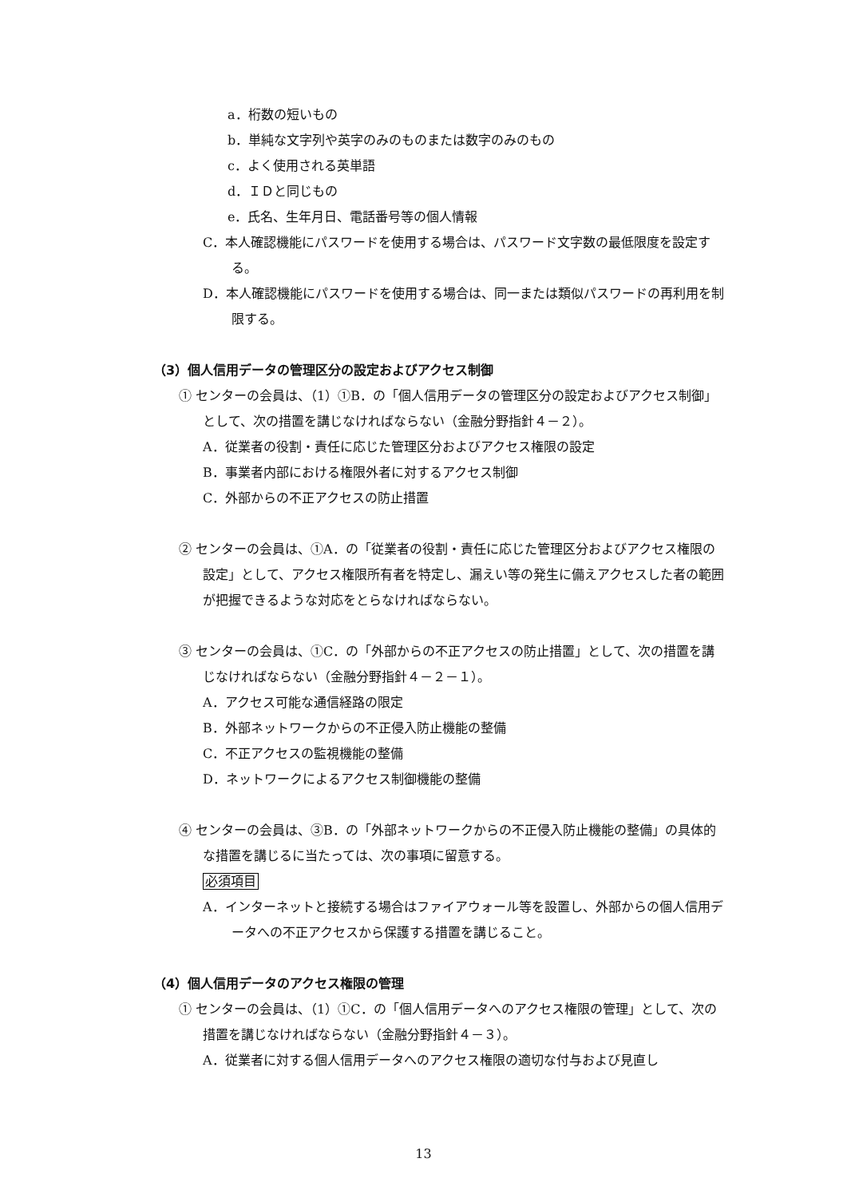a．桁数の短いもの
b．単純な文字列や英字のみのものまたは数字のみのもの
c．よく使用される英単語
d．ＩＤと同じもの
e．氏名、生年月日、電話番号等の個人情報
C．本人確認機能にパスワードを使用する場合は、パスワード文字数の最低限度を設定する。
D．本人確認機能にパスワードを使用する場合は、同一または類似パスワードの再利用を制限する。
（3）個人信用データの管理区分の設定およびアクセス制御
① センターの会員は、（1）①B．の「個人信用データの管理区分の設定およびアクセス制御」として、次の措置を講じなければならない（金融分野指針４－２）。
A．従業者の役割・責任に応じた管理区分およびアクセス権限の設定
B．事業者内部における権限外者に対するアクセス制御
C．外部からの不正アクセスの防止措置
② センターの会員は、①A．の「従業者の役割・責任に応じた管理区分およびアクセス権限の設定」として、アクセス権限所有者を特定し、漏えい等の発生に備えアクセスした者の範囲が把握できるような対応をとらなければならない。
③ センターの会員は、①C．の「外部からの不正アクセスの防止措置」として、次の措置を講じなければならない（金融分野指針４－２－１）。
A．アクセス可能な通信経路の限定
B．外部ネットワークからの不正侵入防止機能の整備
C．不正アクセスの監視機能の整備
D．ネットワークによるアクセス制御機能の整備
④ センターの会員は、③B．の「外部ネットワークからの不正侵入防止機能の整備」の具体的な措置を講じるに当たっては、次の事項に留意する。
必須項目
A．インターネットと接続する場合はファイアウォール等を設置し、外部からの個人信用データへの不正アクセスから保護する措置を講じること。
（4）個人信用データのアクセス権限の管理
① センターの会員は、（1）①C．の「個人信用データへのアクセス権限の管理」として、次の措置を講じなければならない（金融分野指針４－３）。
A．従業者に対する個人信用データへのアクセス権限の適切な付与および見直し
13